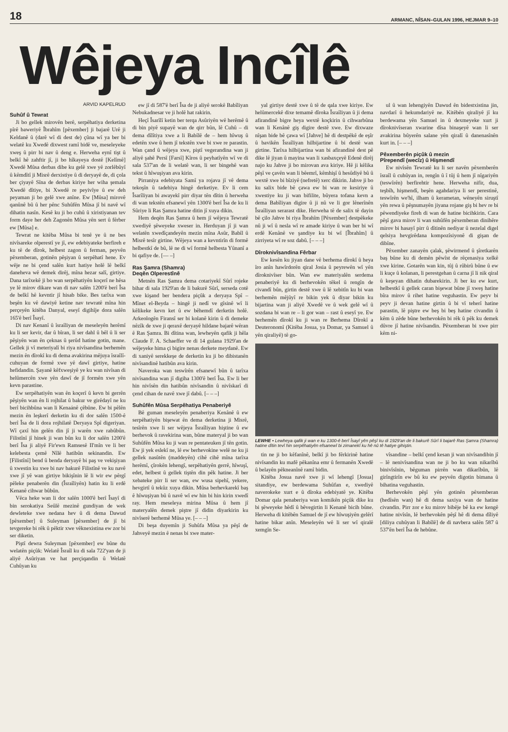18 ARMANC, NÎSAN–GULAN 1996, HEJMAR 9–10
Wêjeya Incîlê
ARVID KAPELRUD
Suhûf û Tewrat
Ji bo gellek mirovên berê, serpêhatiya derketina pîrê baweriyê Îbrahîm [pêxember] ji bajarê Urê ji Keldanê û (darê wî di dest de) çûna wî ya ber bi welatê ku Xwedê dixwest ramî bidê ve, meseleyeke xweş û pirr bi nav û deng e. Herweha eynî tişt û belkî hê zahftir jî, ji bo hîkayeya dostê [Kelîmê] Xwedê Mûsa derbas dibe ku gelê xwe yê zorlêbûyî û kêmdîtî ji Misrê derxistiye û di deryayê de, di çola ber çiyayê Sîna de derbas kiriye her wiha şemala Xwedê dîtiye, bi Xwedê re peyivîye û ew deh peyaman ji bo gelê xwe anîne. Ew [Mûsa] mirovê qanûnê bû û her pênc Suhûfên Mûsa jî bi navê wî dihatin nasîn. Kesê ku ji bo cuhû û xiristiyanan tev form daye her deh Zagonên Mûsa yên sert û fêrber ew [Mûsa] e.
Tewrat ne kitêba Mûsa bi tenê ye û ne bes nivîsareke olperestî ye jî, ew edebiyateke berfireh e ku tê de dîrok, helbest zagon û ferman, peyvên pêxemberan, gotinên pêşiyan û serpêhatî hene. Ev wêje ne bi çend salên kurt hatiye holê lê belkî daneheva wê demek dirêj, mîna hezar salî, girtiye. Dana tarîxekê ji bo wan serpêhatiyên koçerî ne hêsa ye lê mirov dikare wan di nav salên 1200'ê berî Îsa de belkî hê kevntir jî hisab bike. Bes tarîxa wan beşên ku vê dawiyê ketine nav tewratê mîna hin perçeyên kitêba Danyal, eseyî digihîje dora salên 165'ê berî Îsayî.
Di nav Kenanî û îsraîliyan de meseleyên herêmî ku li ser kevir, dar û bîran, li ser dahl û bêl û li ser pêşiyên wan ên çeknas û şerûd hatine gotin, mane. Gellek ji vî meteriyalî bi riya nivîsandina berhemên mezin ên dîrokî ku di dema avakirina mêjuya îsraîlî-cuhuyan de formê xwe yê dawî girtiye, hatine hefidandin. Şayanê kêfxweşiyê ye ku wan nivîsan di helûmercên xwe yên dawî de jî formên xwe yên kevn parastine.
Ew serpêhatiyên wan ên koçerî û kevn bi gerrên pêşiyên wan ên li rojhilat û bakur ve girêdayî ne ku berî bicihbûna wan li Kenaánê çêbûne. Ew bi pêlên mezin ên leşkerî derketin ku di dor salên 1500-ê berî Îsa de li dora rojhilatê Deryaya Spî digeriyan. Wî çaxî hin gelên din jî ji warên xwe rabûbûn. Filistînî jî hinek ji wan bûn ku li dor salên 1200'ê berî Îsa ji aliyê Fir'ewn Ramsesê II'mîn ve li ber kelebesta çemê Nîlê hatibûn sekinandin. Ew [Filistînî] bend û benda deryayê bi paş ve vekişiyan û xwestin ku xwe bi nav bakurê Filistînê ve ku navê xwe jî yê wan girtiye bikişînin lê li wir ew pêrgî pêleke penaberên din (Îsraîliyên) hatin ku li erdê Kenanê cihwar bûbûn.
Vêca heke wan li dor salên 1000'ê berî Îsayî di bin serokatiya Seûlê mezinê gundiyan de wek dewleteke xwe nedana hev û di dema Dawud [pêxember] û Suleyman [pêxember] de jî bi tevgereke bi rêk û pêktir xwe vêknexistina ew zor bi ser diketin.
Piştî dewra Suleyman [pêxember] ew bûne du welatên piçûk: Welatê Îsraîl ku di sala 722'yan de ji aliyê Asûriyan ve hat perçiqandin û Welatê Cuhûyan ku
ew jî di 587'ê berî Îsa de ji aliyê serokê Babîliyan Nebukadnesar ve ji holê hat rakirin.
Heçî Îsarîlî ketin ber terqa Asûriyên wê herêmê û di bin piyê supayê wan de qirr bûn, lê Cuhû – di dema dîlîtiya xwe a li Babîlê de – hem hîwuş û edetên xwe û hem jî tekstên xwe bi xwe re parastin. Wan çand û wêjeya xwe, piştî vegerandina wan ji aliyê şahê Persî [Farsî] Kîros û peyhatîyên wî ve di sala 537'an de li welatê wan, li ser bingehê wan tekst û hîwuşiyan ava kirin.
Pirraniya edebiyata Samî ya rojava jî vê dema tekoşîn û tadehiya hingê derketiye. Ev li cem Îsarîliyan bi awayekî pirr diyar tên dîtin û herweha di wan tekstên efsanewî yên 1300'ê berî Îsa de ku li Sûriye li Ras Şamra hatine ditin jî xuya dikin.
Hem deqên Ras Şamra û hem jî wêjeya Tewratê xwediyê şêweyeke xweser in. Herduyan jî ji wan welatên xwedîçandeyên mezin mîna Asûr, Babîl û Misrê tesîr girtine. Wêjeya wan a kevntirîn di formê helbestkî de bû, lê ne di wî formê helbesta Yûnanî a bi qafiye de. [–– –]
Ras Şamra (Shamra)
Deqên Olperestînê
Metnên Ras Şamra dema cotariyekî Sûrî rojeke bihar di sala 1929'an de li bakurê Sûrî, serseda cotê xwe kişand ber bendera piçûk a deryaya Spî – Mînet el-Beyda – hingê ji nedî ve gîsinê wî li kêlikeke kevn ket û ew bêhemdî derketin holê. Arkeologên Firansî ser bi kolanê kirin û di demeke nêzîk de xwe ji qeraxê deryayê hildane bajarê wêran ê Ras Şamra. Bi dîtina wan, lewheyên qafik ji hêla Claude F. A. Schaeffer ve di 14 gulana 1929'an de wêjeyeke hima çi bigire nenas derkete meydanê. Ew di xaniyê serekkeşe de derketin ku ji bo dibistanên nivîsandinê hatibûn ava kirin.
Naveroka wan teswîrên efsanewî bûn û tarîxa nivîsandina wan jî digiha 1300'ê berî Îsa. Ew li ber hin nivîsên din hatibûn nivîsandin û nivîskarî di çend cihan de navê xwe jî dabû. [– – –]
Suhûfên Mûsa Serpêhatiya Penaberiyê
Bê guman meseleyên penaberiya Kenânê û ew serpêhatiyên bişewat ên dema derketina ji Misrê, tesîrên xwe li ser wêjeya Îsraîliyan hiştine û ew berhevok û ravekirina wan, bûne materyal ji bo wan Suhûfên Mûsa ku ji wan re pentateuken jî tên gotin. Ew ji yek eslekî ne, lê ew berhevokine welê ne ku ji gellek nasûtên (maddeyên) cihê cihê mîna tarîxa herêmî, çîrokên lehengî, serpêhatiyên gerrê, hîwuşî, edet, helbest û gellek tiştên din pêk hatine. Ji ber xebateke pirr li ser wan, ew wusa sipehî, yekere, hevgirtî û tekûz xuya dikin. Mûsa berhevkarekî baş ê hîwuşiyan bû û navê wî ew hin bi hin kirin xwedî ray. Hem meseleya mirina Mûsa û hem jî materyalên demek piştre jî didin diyarkirin ku nivîserê berhemê Mûsa ye. [– – –]
Di beşa duyemîn ji Suhûfa Mûsa ya pêşî de Jahveyê mezin ê nenas bi xwe mater-
yal girtiye destê xwe û tê de qala xwe kiriye. Ew helûmercekê dixe temamê dîroka Îsraîliyan û ji dema afirandinê bigre heya wextê koçkirin û cihwarbûna wan li Kenânê giş digire destê xwe. Ew dixwaze nîşan bide bê çawa wî [Jahve] hê di destpêkê de eşîr û bavikên Îsraîliyan hilbijartine û bi destê wan girtine. Tarîxa hilbijartina wan bi afirandinê dest pê dike lê jiyan û mayina wan li xasbaxçeyê Edenê dirêj najo ku Jahve ji bo mirovan ava kiriye. Hê ji kêlika pêşî ve çavên wan li bêemrî, kêmhişî û hesûdiyê bû û wextê xwe bi bîziyê (nefretê) xerc dikirin. Jahve ji bo ku salix bide bê çawa ew bi wan re kesiriye û xwestiye ku ji wan bifilite, bûyera tofana kevn a dema Babîliyan digire û ji nû ve li gor lênerînên Îsraîliyan serarast dike. Herweha tê de salix tê dayin bê çilo Jahve bi riya Îbrahîm [Pêxember] destpêkeke nû ji wî û nesla wî re amade kiriye û wan ber bi wî erdê Kenânê ve şandiye ku bi wî [Îbrahîm] û zirriyeta wî re soz dabû. [– – –]
Dîroknivîsandina Fêrbar
Ew kesên ku jiyan dane vê berhema dîrokî û heya îro anîn hawîrdorên qiral Josia û peyrewên wî yên dîroknivîser bûn. Wan ew materiyalên serdema penaberiyê ku di berhevokên têkel û rengîn de civandî bûn, girtin destê xwe û lê xebitîn ku bi wan berhemên mêjûyî re bikin yek û diyar bikin ku bijartina wan ji aliyê Xwedê ve û wek gelê wî û sozdana bi wan re – li gor wan – rast û eseyî ye. Ew berhemên dîrokî ku ji wan re Berhema Dîrokî a Deuteronomî (Kitêba Josua, ya Domar, ya Samuel û yên qiraliyê) tê go-
ul û wan lehengiyên Dawud ên bidestxistina jin, navdarî û hekumdariyê ne. Kitêbên qiraliyê jî ku berdewama yên Samuel in û dexmeyeke xurt ji dîroknivîseran xwarine dîsa binaşeyê wan li ser avakirina bûyerên salane yên qiralî û danenasînên kurt in. [– – –]
Pêxemberên piçûk û mezin
Pîrependî (wecîz) û Hişmendî
Ew nivîsên Tewratê ku li ser navên pêxemberên îsraîl û cuhûyan in, rengîn û î tûj û hem jî nîgariyên (teswîrên) berfirehtir hene. Herweha nifir, dua, teşbîh, hişmendî, beşên agahdariya li ser perestinê, teswîrên we'hî, ilham û kerametan, wêneyên siruştî yên rewa û pêşnumayên jiyana rojane giş bi hev re bi pêwendiyeke fireh di wan de hatine bicihkirin. Cara pêşî gava mirov li wan suhûfên pêxemberan dinihêre mirov bi hasayî pirr û dîtinên nediyar û nezelal digel qelsiya hevgirêdana kompozîsiyonê di gişan de dibîne.
Pêxember zanayên çalak, şêwirmend û şîretkarên baş bûne ku di demên pêwîst de rêçenasiya xelkê xwe kirine. Gotarên wan kin, tûj û rûbirû bûne û ew li kuçe û kolanan, li perestgehan û carna jî li nik qiral û keşeyan dihatin dubarekirin. Ji ber ku ew kurt, helbestkî û gellek caran bişewat bûne jî xweş hatine bîra mirov û rihet hatine veguhastin. Ew peyv bi peyv ji devan hatine girtin û bi vî teherî hatine parastin, lê piştre ew beş bi beş hatine civandin û kêm û zêde bûne berhevokên bi rêk û pêk ku demek dûvre jî hatine nivîsandin. Pêxemberan bi xwe pirr kêm ni-
LEWHE • Lewheya qafik ji wan e ku 1300-ê berî Îsayî yên pêşî ku di 1929'an de li bakurê Sûrî li bajarê Ras Şamra (Shamra) hatine dîtin tevî hin serpêhatiyên efsanewî bi zimanekî ku hê nû tê hatiye gihiştin.
tin ne ji bo kêfanînê, belkî ji bo fêrkirinê hatine nivîsandin ku mafê pêkanîna emr û fermanên Xwedê û belayên pêkneanînê ramî bidin.
Kitêba Josua navê xwe ji wî lehengî [Josua] sitandiye, ew berdewama Suhûfan e, xwediyê naverokeke xurt e û dîroka edebiyatê ye. Kitêba Domar qala penaberiya wan komikên piçûk dike ku bi şêweyeke hêdî û bêvegirtin li Kenanê bicih bûne. Herweha di kitêbên Samuel de jî ew hîwuşiyên gelêrî hatine bikar anîn. Meseleyên wê li ser wî qiralê xemgîn Se-
vîsandine – belkî çend kesan ji wan nivîsandibin jî – lê nenivîsandina wan ne ji bo ku wan nikarîbû binivîsînin, bêguman pirrên wan dikarîbûn, lê girîngtirîn ew bû ku ew peyvên digotin bimana û bihatina veguhastin.
Berhevokên pêşî yên gotinên pêxemberan (hedîsên wan) hê di dema saxiya wan de hatine civandin. Pirr zor e ku mirov bibêje bê ka ew kengê hatine nivîsîn, lê berhevokên pêşî hê di dema dîliyê [diliya cuhûyan li Babîlê] de di navbera salên 587 û 537'ên berî Îsa de hebûne.